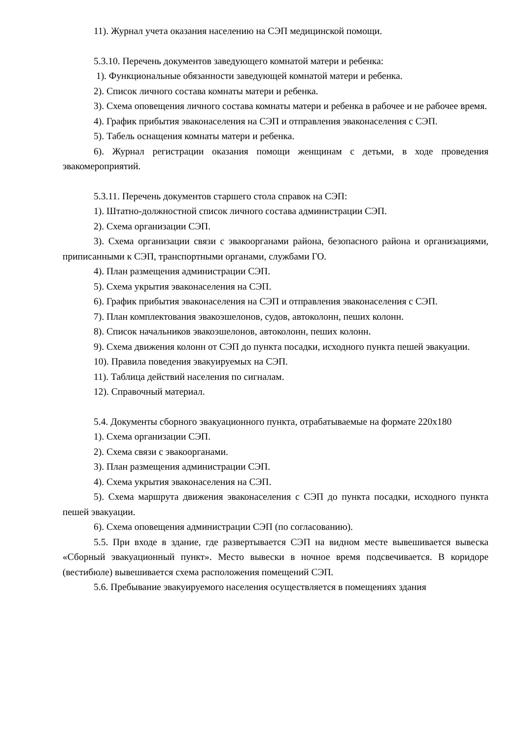11). Журнал учета оказания населению на СЭП медицинской помощи.
5.3.10. Перечень документов заведующего комнатой матери и ребенка:
1). Функциональные обязанности заведующей комнатой матери и ребенка.
2). Список личного состава комнаты матери и ребенка.
3). Схема оповещения личного состава комнаты матери и ребенка в рабочее и не рабочее время.
4). График прибытия эваконаселения на СЭП и отправления эваконаселения с СЭП.
5). Табель оснащения комнаты матери и ребенка.
6). Журнал регистрации оказания помощи женщинам с детьми, в ходе проведения эвакомероприятий.
5.3.11. Перечень документов старшего стола справок на СЭП:
1). Штатно-должностной список личного состава администрации СЭП.
2). Схема организации СЭП.
3). Схема организации связи с эвакоорганами района, безопасного района и организациями, приписанными к СЭП, транспортными органами, службами ГО.
4). План размещения администрации СЭП.
5). Схема укрытия эваконаселения на СЭП.
6). График прибытия эваконаселения на СЭП и отправления эваконаселения с СЭП.
7). План комплектования эвакоэшелонов, судов, автоколонн, пеших колонн.
8). Список начальников эвакоэшелонов, автоколонн, пеших колонн.
9). Схема движения колонн от СЭП до пункта посадки, исходного пункта пешей эвакуации.
10). Правила поведения эвакуируемых на СЭП.
11). Таблица действий населения по сигналам.
12). Справочный материал.
5.4. Документы сборного эвакуационного пункта, отрабатываемые на формате 220х180
1). Схема организации СЭП.
2). Схема связи с эвакоорганами.
3). План размещения администрации СЭП.
4). Схема укрытия эваконаселения на СЭП.
5). Схема маршрута движения эваконаселения с СЭП до пункта посадки, исходного пункта пешей эвакуации.
6). Схема оповещения администрации СЭП (по согласованию).
5.5. При входе в здание, где развертывается СЭП на видном месте вывешивается вывеска «Сборный эвакуационный пункт». Место вывески в ночное время подсвечивается. В коридоре (вестибюле) вывешивается схема расположения помещений СЭП.
5.6. Пребывание эвакуируемого населения осуществляется в помещениях здания